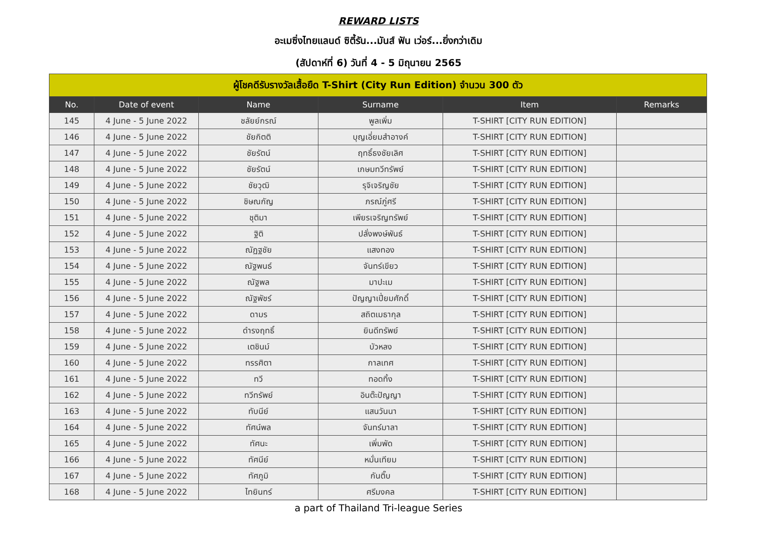REWARD LISTS
อะเมซิ่งไทยแลนด์ ซิตี้รัน...มันส์ ฟัน เว่อร์...ยิ่งกว่าเดิม
(สัปดาห์ที่ 6) วันที่ 4 - 5 มิถุนายน 2565
| ผู้โชคดีรับรางวัลเสื้อยืด T-Shirt (City Run Edition) จำนวน 300 ตัว | | | | | |
| --- | --- | --- | --- | --- | --- |
| No. | Date of event | Name | Surname | Item | Remarks |
| 145 | 4 June - 5 June 2022 | ชลัยย์กรณ์ | พูลเพิ่ม | T-SHIRT [CITY RUN EDITION] | |
| 146 | 4 June - 5 June 2022 | ชัยกิตติ | บุญเอี่ยมสำอางค์ | T-SHIRT [CITY RUN EDITION] | |
| 147 | 4 June - 5 June 2022 | ชัยรัตน์ | ฤทธิ์ธงชัยเลิศ | T-SHIRT [CITY RUN EDITION] | |
| 148 | 4 June - 5 June 2022 | ชัยรัตน์ | เกษมทวีทรัพย์ | T-SHIRT [CITY RUN EDITION] | |
| 149 | 4 June - 5 June 2022 | ชัยวุฒิ | รุจิเจริญชัย | T-SHIRT [CITY RUN EDITION] | |
| 150 | 4 June - 5 June 2022 | ชิษณกัญ | ภรณ์ภู่ศรี | T-SHIRT [CITY RUN EDITION] | |
| 151 | 4 June - 5 June 2022 | ชุติมา | เพียรเจริญทรัพย์ | T-SHIRT [CITY RUN EDITION] | |
| 152 | 4 June - 5 June 2022 | ฐิติ | ปลั่งพงษ์พันธ์ | T-SHIRT [CITY RUN EDITION] | |
| 153 | 4 June - 5 June 2022 | ณัฏฐชัย | แสงทอง | T-SHIRT [CITY RUN EDITION] | |
| 154 | 4 June - 5 June 2022 | ณัฐพนธ์ | จันทร์เขียว | T-SHIRT [CITY RUN EDITION] | |
| 155 | 4 June - 5 June 2022 | ณัฐพล | มาปะเม | T-SHIRT [CITY RUN EDITION] | |
| 156 | 4 June - 5 June 2022 | ณัฐพัชร์ | ปัญญาเปี่ยมศักดิ์ | T-SHIRT [CITY RUN EDITION] | |
| 157 | 4 June - 5 June 2022 | ดามร | สถิตเมธากุล | T-SHIRT [CITY RUN EDITION] | |
| 158 | 4 June - 5 June 2022 | ดำรงฤทธิ์ | ยินดีทรัพย์ | T-SHIRT [CITY RUN EDITION] | |
| 159 | 4 June - 5 June 2022 | เตชินม์ | บัวหลง | T-SHIRT [CITY RUN EDITION] | |
| 160 | 4 June - 5 June 2022 | ทรรศิตา | กาลเทศ | T-SHIRT [CITY RUN EDITION] | |
| 161 | 4 June - 5 June 2022 | ทวี | ทอดทิ้ง | T-SHIRT [CITY RUN EDITION] | |
| 162 | 4 June - 5 June 2022 | ทวีทรัพย์ | อินต๊ะปัญญา | T-SHIRT [CITY RUN EDITION] | |
| 163 | 4 June - 5 June 2022 | ทับนีย์ | แสนวันนา | T-SHIRT [CITY RUN EDITION] | |
| 164 | 4 June - 5 June 2022 | ทัศน์พล | จันทร์มาลา | T-SHIRT [CITY RUN EDITION] | |
| 165 | 4 June - 5 June 2022 | ทัศนะ | เพิ่มพัด | T-SHIRT [CITY RUN EDITION] | |
| 166 | 4 June - 5 June 2022 | ทัศนีย์ | หมั่นเทียม | T-SHIRT [CITY RUN EDITION] | |
| 167 | 4 June - 5 June 2022 | ทัศภูมิ | กันติ๊บ | T-SHIRT [CITY RUN EDITION] | |
| 168 | 4 June - 5 June 2022 | ไทยินทร์ | ศรีมงคล | T-SHIRT [CITY RUN EDITION] | |
a part of Thailand Tri-league Series